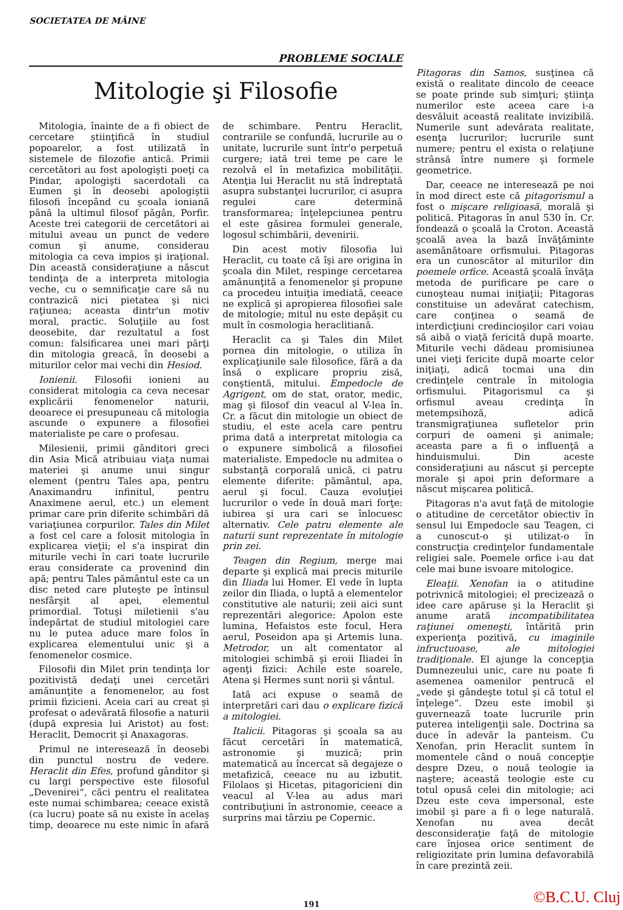SOCIETATEA DE MÂINE
PROBLEME SOCIALE
Mitologie şi Filosofie
Mitologia, înainte de a fi obiect de cercetare ştiinţifică în studiul popoarelor, a fost utilizată în sistemele de filozofie antică. Primii cercetători au fost apologişti poeţi ca Pindar, apologişti sacerdotali ca Eumen şi în deosebi apologiştii filosofi începând cu şcoala ioniană până la ultimul filosof păgân, Porfir. Aceste trei categorii de cercetători ai mitului aveau un punct de vedere comun şi anume, considerau mitologia ca ceva impios şi iraţional. Din această consideraţiune a născut tendinţa de a interpreta mitologia veche, cu o semnificaţie care să nu contrazică nici pietatea şi nici raţiunea; aceasta dintr'un motiv moral, practic. Soluţiile au fost deosebite, dar rezultatul a fost comun: falsificarea unei mari părţi din mitologia greacă, în deosebi a miturilor celor mai vechi din Hesiod.
Ionienii. Filosofii ionieni au considerat mitologia ca ceva necesar explicării fenomenelor naturii, deoarece ei presupuneau că mitologia ascunde o expunere a filosofiei materialiste pe care o profesau.
Milesienii, primii gânditori greci din Asia Mică atribuiau viaţa numai materiei şi anume unui singur element (pentru Tales apa, pentru Anaximandru infinitul, pentru Anaximene aerul, etc.) un element primar care prin diferite schimbări dă variaţiunea corpurilor. Tales din Milet a fost cel care a folosit mitologia în explicarea vieţii; el s'a inspirat din miturile vechi în cari toate lucrurile erau considerate ca provenind din apă; pentru Tales pământul este ca un disc neted care pluteşte pe întinsul nesfârşit al apei, elementul primordial. Totuşi miletienii s'au îndepărtat de studiul mitologiei care nu le putea aduce mare folos în explicarea elementului unic şi a fenomenelor cosmice.
Filosofii din Milet prin tendinţa lor pozitivistă dedaţi unei cercetări amănunţite a fenomenelor, au fost primii fizicieni. Aceia cari au creat şi profesat o adevărată filosofie a naturii (după expresia lui Aristot) au fost: Heraclit, Democrit şi Anaxagoras.
Primul ne interesează în deosebi din punctul nostru de vedere. Heraclit din Efes, profund gânditor şi cu largi perspective este filosoful „Devenirei“, căci pentru el realitatea este numai schimbarea; ceeace există (ca lucru) poate să nu existe în acelaş timp, deoarece nu este nimic în afară de schimbare. Pentru Heraclit, contrariile se confundă, lucrurile au o unitate, lucrurile sunt într'o perpetuă curgere; iată trei teme pe care le rezolvă el în metafizica mobilităţii. Atenţia lui Heraclit nu stă îndreptată asupra substanţei lucrurilor, ci asupra regulei care determină transformarea; înţelepciunea pentru el este găsirea formulei generale, logosul schimbării, devenirii.
Din acest motiv filosofia lui Heraclit, cu toate că îşi are origina în şcoala din Milet, respinge cercetarea amănunţită a fenomenelor şi propune ca procedeu intuiţia imediată, ceeace ne explică şi apropierea filosofiei sale de mitologie; mitul nu este depăşit cu mult în cosmologia heraclitiană.
Heraclit ca şi Tales din Milet pornea din mitologie, o utiliza în explicaţiunile sale filosofice, fără a da însă o explicare propriu zisă, conştientă, mitului. Empedocle de Agrigent, om de stat, orator, medic, mag şi filosof din veacul al V-lea în. Cr. a făcut din mitologie un obiect de studiu, el este acela care pentru prima dată a interpretat mitologia ca o expunere simbolică a filosofiei materialiste. Empedocle nu admitea o substanţă corporală unică, ci patru elemente diferite: pământul, apa, aerul şi focul. Cauza evoluţiei lucrurilor o vede în două mari forţe: iubirea şi ura cari se înlocuesc alternativ. Cele patru elemente ale naturii sunt reprezentate în mitologie prin zei.
Teagen din Regium, merge mai departe şi explică mai precis miturile din Iliada lui Homer. El vede în lupta zeilor din Iliada, o luptă a elementelor constitutive ale naturii; zeii aici sunt reprezentări alegorice: Apolon este lumina, Hefaistos este focul, Hera aerul, Poseidon apa şi Artemis luna. Metrodor, un alt comentator al mitologiei schimbă şi eroii Iliadei în agenţi fizici: Achile este soarele, Atena şi Hermes sunt norii şi vântul.
Iată aci expuse o seamă de interpretări cari dau o explicare fizică a mitologiei.
Italicii. Pitagoras şi şcoala sa au făcut cercetări în matematică, astronomie şi muzică; prin matematică au încercat să degajeze o metafizică, ceeace nu au izbutit. Filolaos şi Hicetas, pitagoricieni din veacul al V-lea au adus mari contribuţiuni în astronomie, ceeace a surprins mai târziu pe Copernic.
Pitagoras din Samos, susţinea că există o realitate dincolo de ceeace se poate prinde sub simţuri; ştiinţa numerilor este aceea care i-a desvăluit această realitate invizibilă. Numerile sunt adevărata realitate, esenţa lucrurilor; lucrurile sunt numere; pentru el exista o relaţiune strânsă între numere şi formele geometrice.
Dar, ceeace ne interesează pe noi în mod direct este că pitagorismul a fost o mişcare religioasă, morală şi politică. Pitagoras în anul 530 în. Cr. fondează o şcoală la Croton. Această şcoală avea la bază învăţăminte asemănătoare orfismului. Pitagoras era un cunoscător al miturilor din poemele orfice. Această şcoală învăţa metoda de purificare pe care o cunoşteau numai iniţiaţii; Pitagoras constituise un adevărat catechism, care conţinea o seamă de interdicţiuni credincioşilor cari voiau să aibă o viaţă fericită după moarte. Miturile vechi dădeau promisiunea unei vieţi fericite după moarte celor iniţiaţi, adică tocmai una din credinţele centrale în mitologia orfismului. Pitagorismul ca şi orfismul aveau credinţa în metempsihoză, adică transmigraţiunea sufletelor prin corpuri de oameni şi animale; aceasta pare a fi o influenţă a hinduismului. Din aceste consideraţiuni au născut şi percepte morale şi apoi prin deformare a născut mişcarea politică.
Pitagoras n'a avut faţă de mitologie o atitudine de cercetător obiectiv în sensul lui Empedocle sau Teagen, ci a cunoscut-o şi utilizat-o în construcţia credinţelor fundamentale religiei sale. Poemele orfice i-au dat cele mai bune isvoare mitologice.
Eleaţii. Xenofan ia o atitudine potrivnică mitologiei; el precizează o idee care apăruse şi la Heraclit şi anume arată incompatibilitatea raţiunei omeneşti, întărită prin experienţa pozitivă, cu imaginile infructuoase, ale mitologiei tradiţionale. El ajunge la concepţia Dumnezeului unic, care nu poate fi asemenea oamenilor pentrucă el „vede şi gândeşte totul şi că totul el înţelege“. Dzeu este imobil şi guvernează toate lucrurile prin puterea inteligenţii sale. Doctrina sa duce în adevăr la panteism. Cu Xenofan, prin Heraclit suntem în momentele când o nouă concepţie despre Dzeu, o nouă teologie ia naştere; această teologie este cu totul opusă celei din mitologie; aci Dzeu este ceva impersonal, este imobil şi pare a fi o lege naturală. Xenofan nu avea decât desconsideraţie faţă de mitologie care înjosea orice sentiment de religiozitate prin lumina defavorabilă în care prezintă zeii.
191
©B.C.U. Cluj